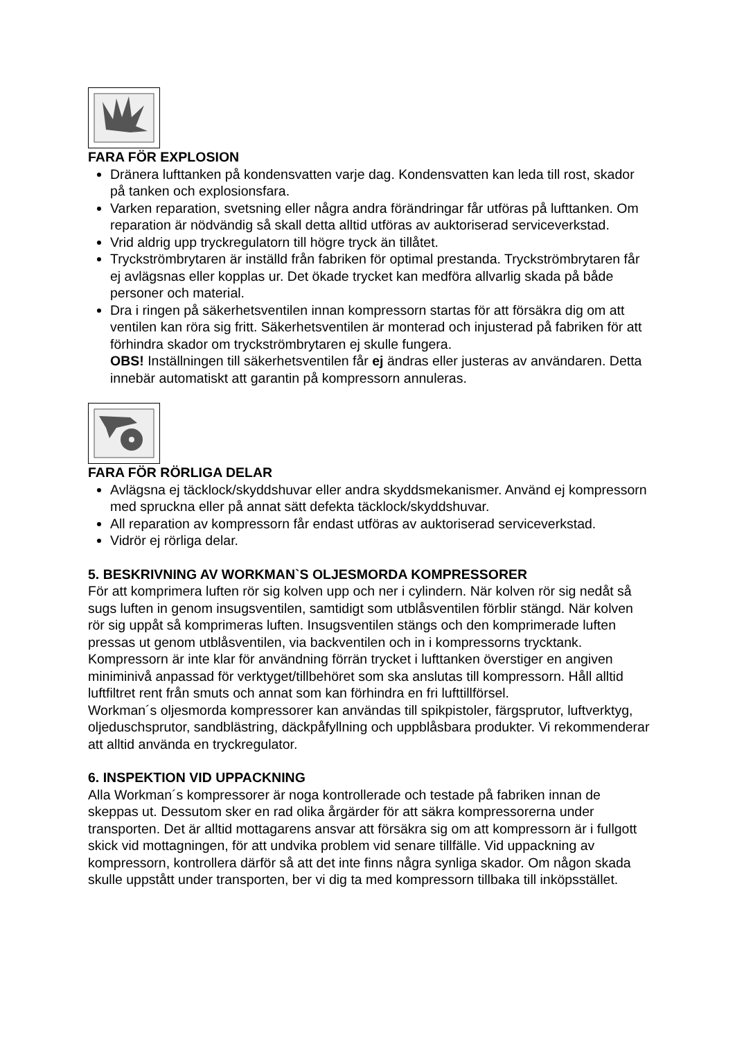FARA FÖR EXPLOSION
Dränera lufttanken på kondensvatten varje dag. Kondensvatten kan leda till rost, skador på tanken och explosionsfara.
Varken reparation, svetsning eller några andra förändringar får utföras på lufttanken. Om reparation är nödvändig så skall detta alltid utföras av auktoriserad serviceverkstad.
Vrid aldrig upp tryckregulatorn till högre tryck än tillåtet.
Tryckströmbrytaren är inställd från fabriken för optimal prestanda. Tryckströmbrytaren får ej avlägsnas eller kopplas ur. Det ökade trycket kan medföra allvarlig skada på både personer och material.
Dra i ringen på säkerhetsventilen innan kompressorn startas för att försäkra dig om att ventilen kan röra sig fritt. Säkerhetsventilen är monterad och injusterad på fabriken för att förhindra skador om tryckströmbrytaren ej skulle fungera.
OBS! Inställningen till säkerhetsventilen får ej ändras eller justeras av användaren. Detta innebär automatiskt att garantin på kompressorn annuleras.
FARA FÖR RÖRLIGA DELAR
Avlägsna ej täcklock/skyddshuvar eller andra skyddsmekanismer. Använd ej kompressorn med spruckna eller på annat sätt defekta täcklock/skyddshuvar.
All reparation av kompressorn får endast utföras av auktoriserad serviceverkstad.
Vidrör ej rörliga delar.
5. BESKRIVNING AV WORKMAN`S OLJESMORDA KOMPRESSORER
För att komprimera luften rör sig kolven upp och ner i cylindern. När kolven rör sig nedåt så sugs luften in genom insugsventilen, samtidigt som utblåsventilen förblir stängd. När kolven rör sig uppåt så komprimeras luften. Insugsventilen stängs och den komprimerade luften pressas ut genom utblåsventilen, via backventilen och in i kompressorns trycktank. Kompressorn är inte klar för användning förrän trycket i lufttanken överstiger en angiven miniminivå anpassad för verktyget/tillbehöret som ska anslutas till kompressorn. Håll alltid luftfiltret rent från smuts och annat som kan förhindra en fri lufttillförsel.
Workman´s oljesmorda kompressorer kan användas till spikpistoler, färgsprutor, luftverktyg, oljeduschsprutor, sandblästring, däckpåfyllning och uppblåsbara produkter. Vi rekommenderar att alltid använda en tryckregulator.
6. INSPEKTION VID UPPACKNING
Alla Workman´s kompressorer är noga kontrollerade och testade på fabriken innan de skeppas ut. Dessutom sker en rad olika årgärder för att säkra kompressorerna under transporten. Det är alltid mottagarens ansvar att försäkra sig om att kompressorn är i fullgott skick vid mottagningen, för att undvika problem vid senare tillfälle. Vid uppackning av kompressorn, kontrollera därför så att det inte finns några synliga skador. Om någon skada skulle uppstått under transporten, ber vi dig ta med kompressorn tillbaka till inköpsstället.